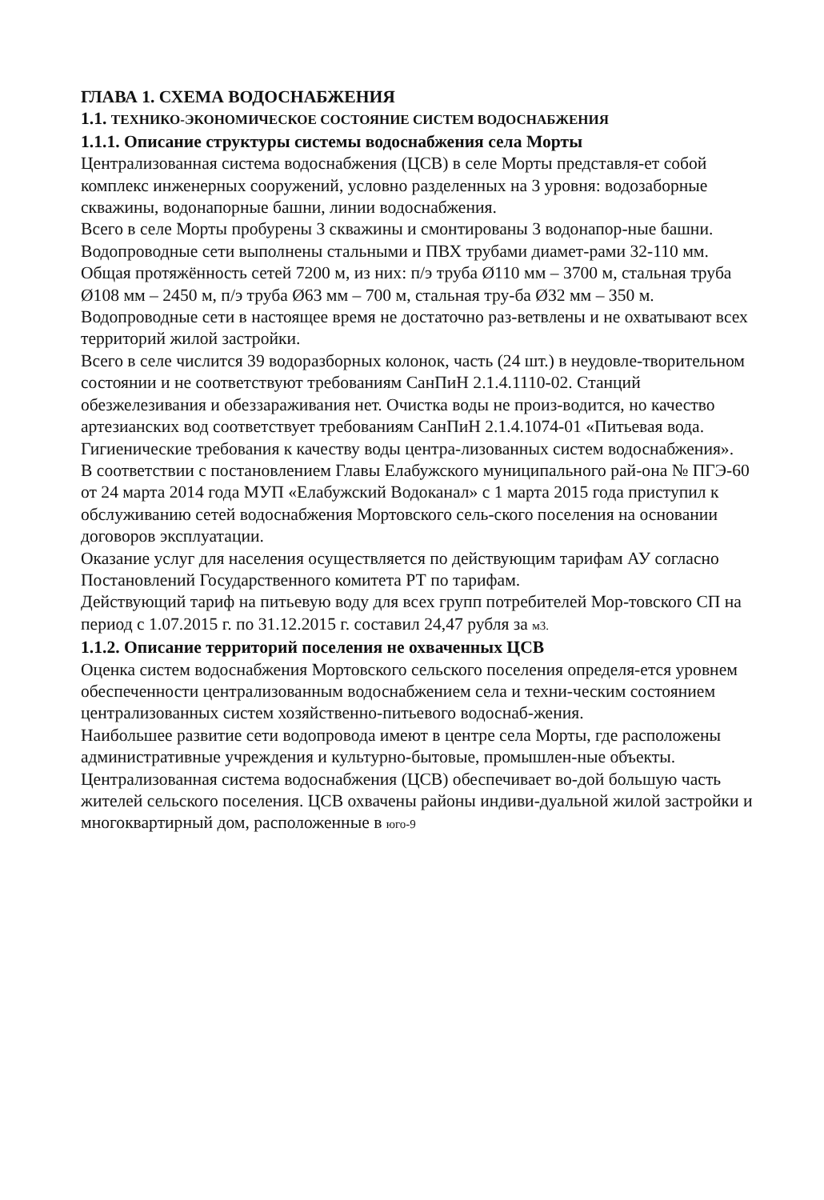ГЛАВА 1. СХЕМА ВОДОСНАБЖЕНИЯ
1.1. ТЕХНИКО-ЭКОНОМИЧЕСКОЕ СОСТОЯНИЕ СИСТЕМ ВОДОСНАБЖЕНИЯ
1.1.1. Описание структуры системы водоснабжения села Морты
Централизованная система водоснабжения (ЦСВ) в селе Морты представля-ет собой комплекс инженерных сооружений, условно разделенных на 3 уровня: водозаборные скважины, водонапорные башни, линии водоснабжения.
Всего в селе Морты пробурены 3 скважины и смонтированы 3 водонапор-ные башни. Водопроводные сети выполнены стальными и ПВХ трубами диамет-рами 32-110 мм. Общая протяжённость сетей 7200 м, из них: п/э труба Ø110 мм – 3700 м, стальная труба Ø108 мм – 2450 м, п/э труба Ø63 мм – 700 м, стальная тру-ба Ø32 мм – 350 м. Водопроводные сети в настоящее время не достаточно раз-ветвлены и не охватывают всех территорий жилой застройки.
Всего в селе числится 39 водоразборных колонок, часть (24 шт.) в неудовле-творительном состоянии и не соответствуют требованиям СанПиН 2.1.4.1110-02. Станций обезжелезивания и обеззараживания нет. Очистка воды не произ-водится, но качество артезианских вод соответствует требованиям СанПиН 2.1.4.1074-01 «Питьевая вода. Гигиенические требования к качеству воды центра-лизованных систем водоснабжения».
В соответствии с постановлением Главы Елабужского муниципального рай-она № ПГЭ-60 от 24 марта 2014 года МУП «Елабужский Водоканал» с 1 марта 2015 года приступил к обслуживанию сетей водоснабжения Мортовского сель-ского поселения на основании договоров эксплуатации.
Оказание услуг для населения осуществляется по действующим тарифам АУ согласно Постановлений Государственного комитета РТ по тарифам.
Действующий тариф на питьевую воду для всех групп потребителей Мор-товского СП на период с 1.07.2015 г. по 31.12.2015 г. составил 24,47 рубля за м3.
1.1.2. Описание территорий поселения не охваченных ЦСВ
Оценка систем водоснабжения Мортовского сельского поселения определя-ется уровнем обеспеченности централизованным водоснабжением села и техни-ческим состоянием централизованных систем хозяйственно-питьевого водоснаб-жения.
Наибольшее развитие сети водопровода имеют в центре села Морты, где расположены административные учреждения и культурно-бытовые, промышлен-ные объекты. Централизованная система водоснабжения (ЦСВ) обеспечивает во-дой большую часть жителей сельского поселения. ЦСВ охвачены районы индиви-дуальной жилой застройки и многоквартирный дом, расположенные в юго-9